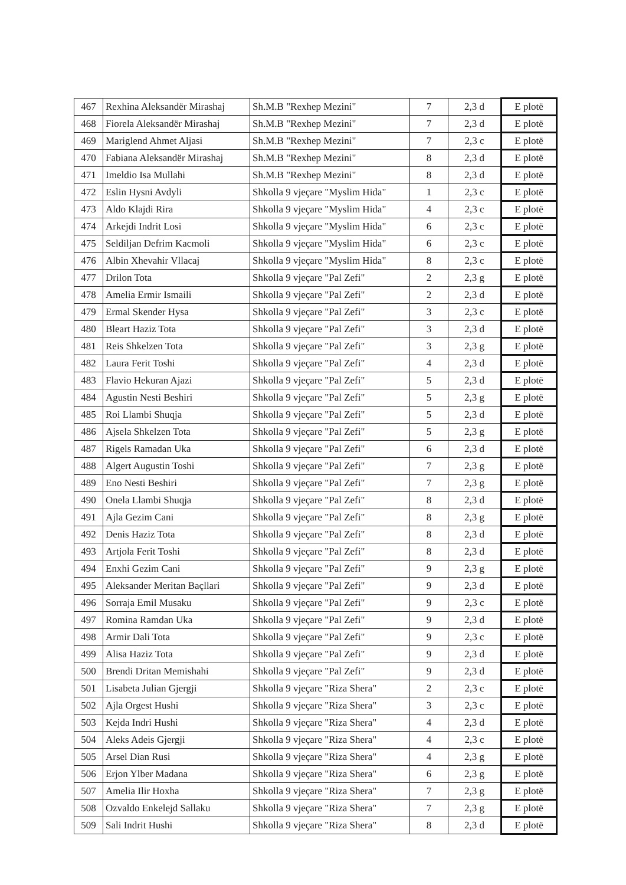| 467 | Rexhina Aleksandër Mirashaj | Sh.M.B "Rexhep Mezini" | 7 | 2,3 d | E plotë |
| 468 | Fiorela Aleksandër Mirashaj | Sh.M.B "Rexhep Mezini" | 7 | 2,3 d | E plotë |
| 469 | Mariglend Ahmet Aljasi | Sh.M.B "Rexhep Mezini" | 7 | 2,3 c | E plotë |
| 470 | Fabiana Aleksandër Mirashaj | Sh.M.B "Rexhep Mezini" | 8 | 2,3 d | E plotë |
| 471 | Imeldio Isa Mullahi | Sh.M.B "Rexhep Mezini" | 8 | 2,3 d | E plotë |
| 472 | Eslin Hysni Avdyli | Shkolla 9 vjeçare "Myslim Hida" | 1 | 2,3 c | E plotë |
| 473 | Aldo Klajdi Rira | Shkolla 9 vjeçare "Myslim Hida" | 4 | 2,3 c | E plotë |
| 474 | Arkejdi Indrit Losi | Shkolla 9 vjeçare "Myslim Hida" | 6 | 2,3 c | E plotë |
| 475 | Seldiljan Defrim Kacmoli | Shkolla 9 vjeçare "Myslim Hida" | 6 | 2,3 c | E plotë |
| 476 | Albin Xhevahir Vllacaj | Shkolla 9 vjeçare "Myslim Hida" | 8 | 2,3 c | E plotë |
| 477 | Drilon Tota | Shkolla 9 vjeçare "Pal Zefi" | 2 | 2,3 g | E plotë |
| 478 | Amelia Ermir Ismaili | Shkolla 9 vjeçare "Pal Zefi" | 2 | 2,3 d | E plotë |
| 479 | Ermal Skender Hysa | Shkolla 9 vjeçare "Pal Zefi" | 3 | 2,3 c | E plotë |
| 480 | Bleart Haziz Tota | Shkolla 9 vjeçare "Pal Zefi" | 3 | 2,3 d | E plotë |
| 481 | Reis Shkelzen Tota | Shkolla 9 vjeçare "Pal Zefi" | 3 | 2,3 g | E plotë |
| 482 | Laura Ferit Toshi | Shkolla 9 vjeçare "Pal Zefi" | 4 | 2,3 d | E plotë |
| 483 | Flavio Hekuran Ajazi | Shkolla 9 vjeçare "Pal Zefi" | 5 | 2,3 d | E plotë |
| 484 | Agustin Nesti Beshiri | Shkolla 9 vjeçare "Pal Zefi" | 5 | 2,3 g | E plotë |
| 485 | Roi Llambi Shuqja | Shkolla 9 vjeçare "Pal Zefi" | 5 | 2,3 d | E plotë |
| 486 | Ajsela Shkelzen Tota | Shkolla 9 vjeçare "Pal Zefi" | 5 | 2,3 g | E plotë |
| 487 | Rigels Ramadan Uka | Shkolla 9 vjeçare "Pal Zefi" | 6 | 2,3 d | E plotë |
| 488 | Algert Augustin Toshi | Shkolla 9 vjeçare "Pal Zefi" | 7 | 2,3 g | E plotë |
| 489 | Eno Nesti Beshiri | Shkolla 9 vjeçare "Pal Zefi" | 7 | 2,3 g | E plotë |
| 490 | Onela Llambi Shuqja | Shkolla 9 vjeçare "Pal Zefi" | 8 | 2,3 d | E plotë |
| 491 | Ajla Gezim Cani | Shkolla 9 vjeçare "Pal Zefi" | 8 | 2,3 g | E plotë |
| 492 | Denis Haziz Tota | Shkolla 9 vjeçare "Pal Zefi" | 8 | 2,3 d | E plotë |
| 493 | Artjola Ferit Toshi | Shkolla 9 vjeçare "Pal Zefi" | 8 | 2,3 d | E plotë |
| 494 | Enxhi Gezim Cani | Shkolla 9 vjeçare "Pal Zefi" | 9 | 2,3 g | E plotë |
| 495 | Aleksander Meritan Baçllari | Shkolla 9 vjeçare "Pal Zefi" | 9 | 2,3 d | E plotë |
| 496 | Sorraja Emil Musaku | Shkolla 9 vjeçare "Pal Zefi" | 9 | 2,3 c | E plotë |
| 497 | Romina Ramdan Uka | Shkolla 9 vjeçare "Pal Zefi" | 9 | 2,3 d | E plotë |
| 498 | Armir Dali Tota | Shkolla 9 vjeçare "Pal Zefi" | 9 | 2,3 c | E plotë |
| 499 | Alisa Haziz Tota | Shkolla 9 vjeçare "Pal Zefi" | 9 | 2,3 d | E plotë |
| 500 | Brendi Dritan Memishahi | Shkolla 9 vjeçare "Pal Zefi" | 9 | 2,3 d | E plotë |
| 501 | Lisabeta Julian Gjergji | Shkolla 9 vjeçare "Riza Shera" | 2 | 2,3 c | E plotë |
| 502 | Ajla Orgest Hushi | Shkolla 9 vjeçare "Riza Shera" | 3 | 2,3 c | E plotë |
| 503 | Kejda Indri Hushi | Shkolla 9 vjeçare "Riza Shera" | 4 | 2,3 d | E plotë |
| 504 | Aleks Adeis Gjergji | Shkolla 9 vjeçare "Riza Shera" | 4 | 2,3 c | E plotë |
| 505 | Arsel Dian Rusi | Shkolla 9 vjeçare "Riza Shera" | 4 | 2,3 g | E plotë |
| 506 | Erjon Ylber Madana | Shkolla 9 vjeçare "Riza Shera" | 6 | 2,3 g | E plotë |
| 507 | Amelia Ilir Hoxha | Shkolla 9 vjeçare "Riza Shera" | 7 | 2,3 g | E plotë |
| 508 | Ozvaldo Enkelejd Sallaku | Shkolla 9 vjeçare "Riza Shera" | 7 | 2,3 g | E plotë |
| 509 | Sali Indrit Hushi | Shkolla 9 vjeçare "Riza Shera" | 8 | 2,3 d | E plotë |